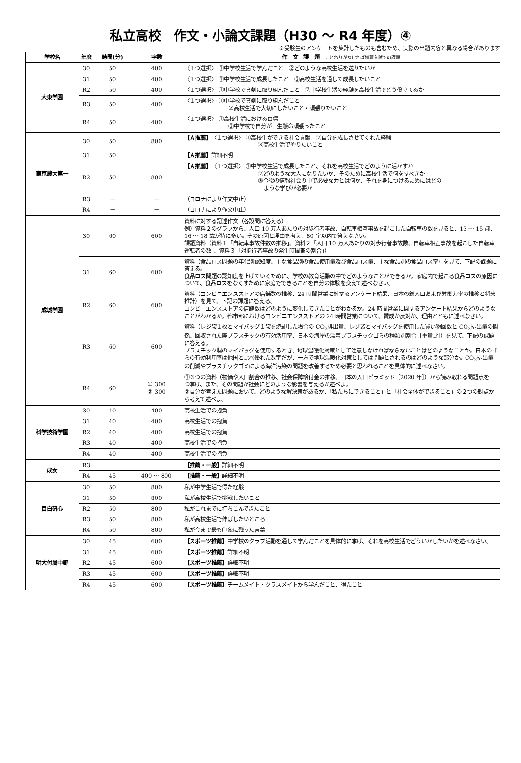私立高校　作文・小論文課題（H30 ～ R4 年度）④
※受験生のアンケートを集計したものも含むため、実際の出題内容と異なる場合があります
| 学校名 | 年度 | 時間(分) | 字数 | 作 文 課 題 ことわりがなければ推薦入試での課題 |
| --- | --- | --- | --- | --- |
| 大東学園 | 30 | 50 | 400 | 〈１つ選択〉 ①中学校生活で学んだこと ②どのような高校生活を送りたいか |
| | 31 | 50 | 400 | 〈１つ選択〉 ①中学校生活で成長したこと ②高校生活を通して成長したいこと |
| | R2 | 50 | 400 | 〈１つ選択〉 ①中学校で真剣に取り組んだこと ②中学校生活の経験を高校生活でどう役立てるか |
| | R3 | 50 | 400 | 〈１つ選択〉 ①中学校で真剣に取り組んだこと ②高校生活で大切にしたいこと・頑張りたいこと |
| | R4 | 50 | 400 | 〈１つ選択〉 ①高校生活における目標 ②中学校で自分が一生懸命頑張ったこと |
| 東京農大第一 | 30 | 50 | 800 | 【Ａ推薦】 〈１つ選択〉 ①高校生ができる社会貢献 ②自分を成長させてくれた経験 ③高校生活でやりたいこと |
| | 31 | 50 | | 【Ａ推薦】 詳細不明 |
| | R2 | 50 | 800 | 【Ａ推薦】 〈１つ選択〉 ①中学校生活で成長したこと、それを高校生活でどのように活かすか ②どのような大人になりたいか、そのために高校生活で何をすべきか ③今後の情報社会の中で必要な力とは何か、それを身につけるためにはどの ような学びが必要か |
| | R3 | － | － | （コロナにより作文中止） |
| | R4 | － | － | （コロナにより作文中止） |
| 成城学園 | 30 | 60 | 600 | 資料に対する記述作文（各設問に答える） 例）資料２のグラフから、人口 10 万人あたりの対歩行者事故、自転車相互事故を起こした自転車の数を見ると、13 ～ 15 歳、16 ～ 18 歳が特に多い。その原因と理由を考え、80 字以内で答えなさい。 課題資料（資料１「自転車事故件数の推移」、資料２「人口 10 万人あたりの対歩行者事故数、自転車相互事故を起こした自転車運転者の数」、資料３「対歩行者事故の発生時間帯の割合」） |
| | 31 | 60 | 600 | 資料（食品ロス問題の年代別認知度、主な食品別の食品使用量及び食品ロス量、主な食品別の食品ロス率）を見て、下記の課題に答える。 食品ロス問題の認知度を上げていくために、学校の教育活動の中でどのようなことができるか。家庭内で起こる食品ロスの原因について、食品ロスをなくすために家庭でできることを自分の体験を交えて述べなさい。 |
| | R2 | 60 | 600 | 資料（コンビニエンスストアの店舗数の推移、24 時間営業に対するアンケート結果、日本の総人口および労働力率の推移と将来推計）を見て、下記の課題に答える。 コンビニエンスストアの店舗数はどのように変化してきたことがわかるか。24 時間営業に関するアンケート結果からどのようなことがわかるか。都市部におけるコンビニエンスストアの 24 時間営業について、賛成か反対か、理由とともに述べなさい。 |
| | R3 | 60 | 600 | 資料（レジ袋１枚とマイバッグ１袋を焼却した場合の CO<sub>2</sub>排出量、レジ袋とマイバッグを使用した買い物回数と CO<sub>2</sub>排出量の関係、回収された廃プラスチックの有効活用率、日本の海岸の漂着プラスチックゴミの種類別割合［重量比］）を見て、下記の課題に答える。 プラスチック製のマイバッグを使用するとき、地球温暖化対策として注意しなければならないことはどのようなことか。日本のゴミの有効利用率は他国と比べ優れた数字だが、一方で地球温暖化対策としては問題とされるのはどのような部分か。CO<sub>2</sub>排出量の削減やプラスチックゴミによる海洋汚染の問題を改善するため必要と思われることを具体的に述べなさい。 |
| | R4 | 60 | ① 300 ② 300 | ①３つの資料（物価や人口割合の推移、社会保障給付金の推移、日本の人口ピラミッド［2020 年］）から読み取れる問題点を一つ挙げ、また、その問題が社会にどのような影響を与えるか述べよ。 ②自分が考えた問題において、どのような解決策があるか、「私たちにできること」と「社会全体ができること」の２つの観点から考えて述べよ。 |
| 科学技術学園 | 30 | 40 | 400 | 高校生活での抱負 |
| | 31 | 40 | 400 | 高校生活での抱負 |
| | R2 | 40 | 400 | 高校生活での抱負 |
| | R3 | 40 | 400 | 高校生活での抱負 |
| | R4 | 40 | 400 | 高校生活での抱負 |
| 成女 | R3 | | | 【推薦・一般】 詳細不明 |
| | R4 | 45 | 400 ～ 800 | 【推薦・一般】 詳細不明 |
| 目白研心 | 30 | 50 | 800 | 私が中学生活で得た経験 |
| | 31 | 50 | 800 | 私が高校生活で挑戦したいこと |
| | R2 | 50 | 800 | 私がこれまでに打ちこんできたこと |
| | R3 | 50 | 800 | 私が高校生活で伸ばしたいところ |
| | R4 | 50 | 800 | 私が今まで最も印象に残った言葉 |
| 明大付属中野 | 30 | 45 | 600 | 【スポーツ推薦】 中学校のクラブ活動を通して学んだことを具体的に挙げ、それを高校生活でどういかしたいかを述べなさい。 |
| | 31 | 45 | 600 | 【スポーツ推薦】 詳細不明 |
| | R2 | 45 | 600 | 【スポーツ推薦】 詳細不明 |
| | R3 | 45 | 600 | 【スポーツ推薦】 詳細不明 |
| | R4 | 45 | 600 | 【スポーツ推薦】 チームメイト・クラスメイトから学んだこと、得たこと |